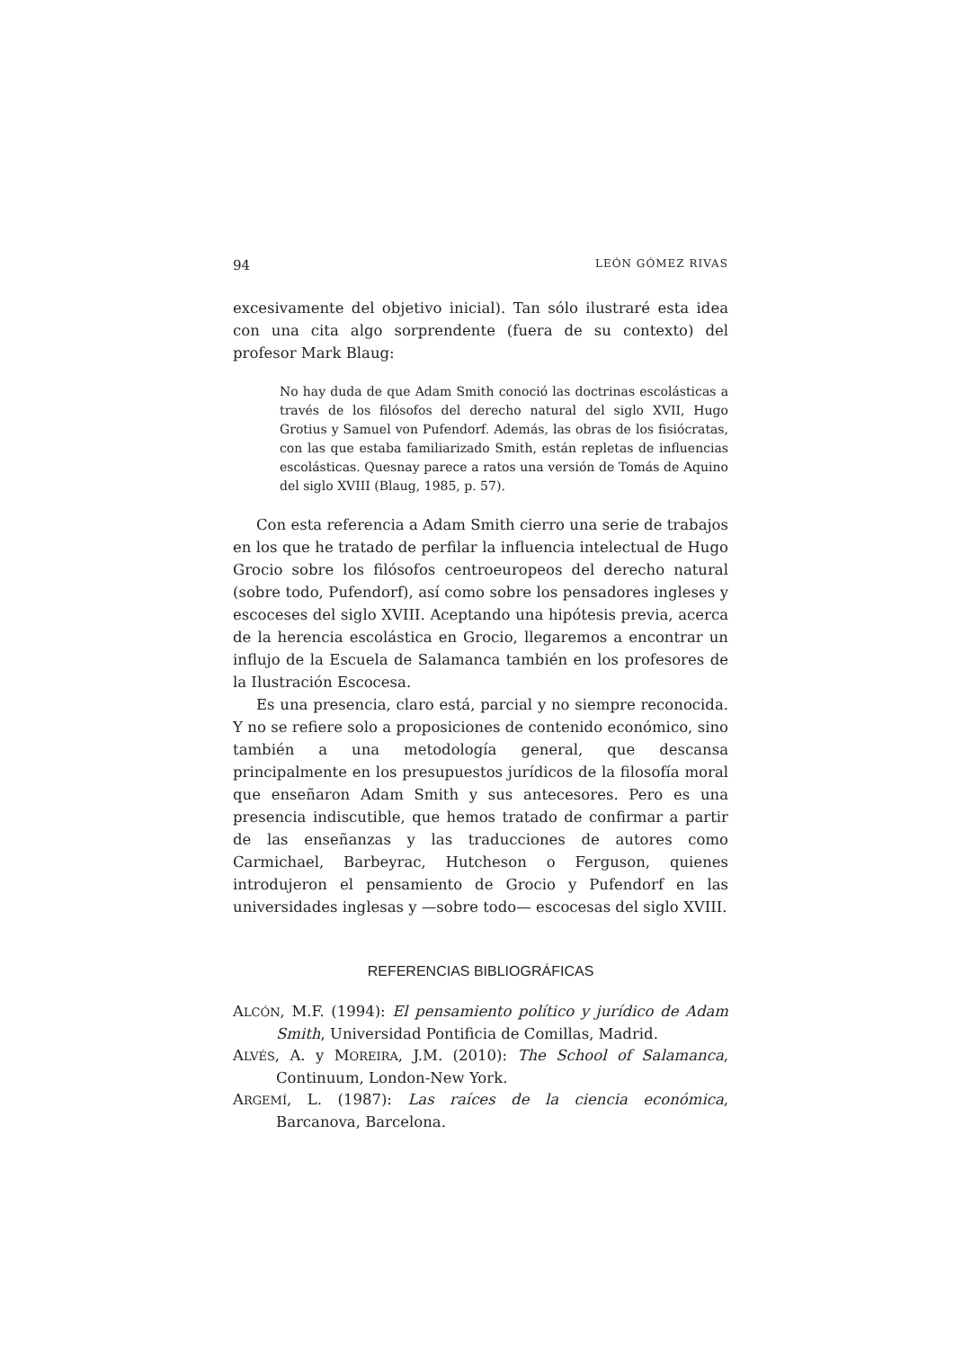94 LEÓN GÓMEZ RIVAS
excesivamente del objetivo inicial). Tan sólo ilustraré esta idea con una cita algo sorprendente (fuera de su contexto) del profesor Mark Blaug:
No hay duda de que Adam Smith conoció las doctrinas escolásticas a través de los filósofos del derecho natural del siglo XVII, Hugo Grotius y Samuel von Pufendorf. Además, las obras de los fisiócratas, con las que estaba familiarizado Smith, están repletas de influencias escolásticas. Quesnay parece a ratos una versión de Tomás de Aquino del siglo XVIII (Blaug, 1985, p. 57).
Con esta referencia a Adam Smith cierro una serie de trabajos en los que he tratado de perfilar la influencia intelectual de Hugo Grocio sobre los filósofos centroeuropeos del derecho natural (sobre todo, Pufendorf), así como sobre los pensadores ingleses y escoceses del siglo XVIII. Aceptando una hipótesis previa, acerca de la herencia escolástica en Grocio, llegaremos a encontrar un influjo de la Escuela de Salamanca también en los profesores de la Ilustración Escocesa.
Es una presencia, claro está, parcial y no siempre reconocida. Y no se refiere solo a proposiciones de contenido económico, sino también a una metodología general, que descansa principalmente en los presupuestos jurídicos de la filosofía moral que enseñaron Adam Smith y sus antecesores. Pero es una presencia indiscutible, que hemos tratado de confirmar a partir de las enseñanzas y las traducciones de autores como Carmichael, Barbeyrac, Hutcheson o Ferguson, quienes introdujeron el pensamiento de Grocio y Pufendorf en las universidades inglesas y —sobre todo— escocesas del siglo XVIII.
REFERENCIAS BIBLIOGRÁFICAS
ALCÓN, M.F. (1994): El pensamiento político y jurídico de Adam Smith, Universidad Pontificia de Comillas, Madrid.
ALVÉS, A. y MOREIRA, J.M. (2010): The School of Salamanca, Continuum, London-New York.
ARGEMÍ, L. (1987): Las raíces de la ciencia económica, Barcanova, Barcelona.